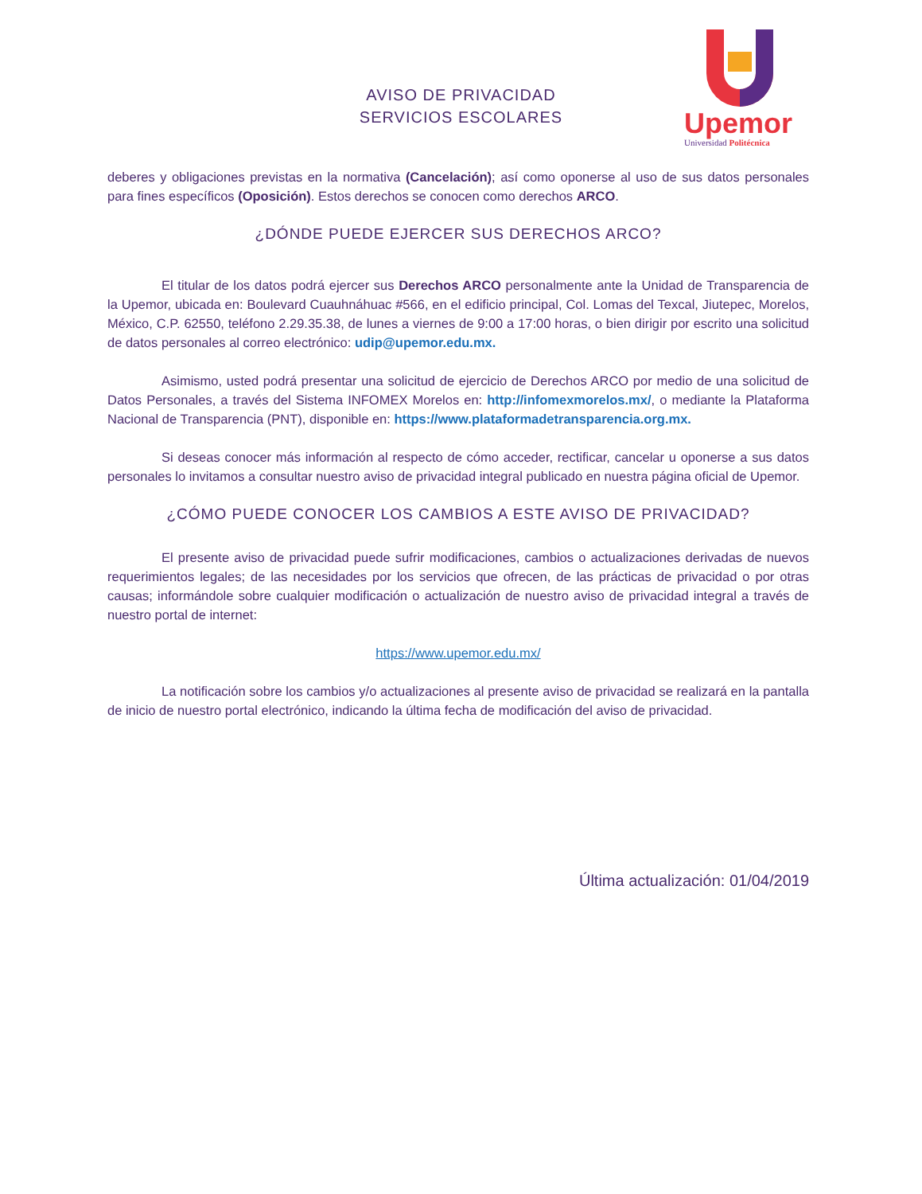Upemor
Universidad Politécnica
AVISO DE PRIVACIDAD
SERVICIOS ESCOLARES
deberes y obligaciones previstas en la normativa (Cancelación); así como oponerse al uso de sus datos personales para fines específicos (Oposición). Estos derechos se conocen como derechos ARCO.
¿DÓNDE PUEDE EJERCER SUS DERECHOS ARCO?
El titular de los datos podrá ejercer sus Derechos ARCO personalmente ante la Unidad de Transparencia de la Upemor, ubicada en: Boulevard Cuauhnáhuac #566, en el edificio principal, Col. Lomas del Texcal, Jiutepec, Morelos, México, C.P. 62550, teléfono 2.29.35.38, de lunes a viernes de 9:00 a 17:00 horas, o bien dirigir por escrito una solicitud de datos personales al correo electrónico: udip@upemor.edu.mx.
Asimismo, usted podrá presentar una solicitud de ejercicio de Derechos ARCO por medio de una solicitud de Datos Personales, a través del Sistema INFOMEX Morelos en: http://infomexmorelos.mx/, o mediante la Plataforma Nacional de Transparencia (PNT), disponible en: https://www.plataformadetransparencia.org.mx.
Si deseas conocer más información al respecto de cómo acceder, rectificar, cancelar u oponerse a sus datos personales lo invitamos a consultar nuestro aviso de privacidad integral publicado en nuestra página oficial de Upemor.
¿CÓMO PUEDE CONOCER LOS CAMBIOS A ESTE AVISO DE PRIVACIDAD?
El presente aviso de privacidad puede sufrir modificaciones, cambios o actualizaciones derivadas de nuevos requerimientos legales; de las necesidades por los servicios que ofrecen, de las prácticas de privacidad o por otras causas; informándole sobre cualquier modificación o actualización de nuestro aviso de privacidad integral a través de nuestro portal de internet:
https://www.upemor.edu.mx/
La notificación sobre los cambios y/o actualizaciones al presente aviso de privacidad se realizará en la pantalla de inicio de nuestro portal electrónico, indicando la última fecha de modificación del aviso de privacidad.
Última actualización: 01/04/2019